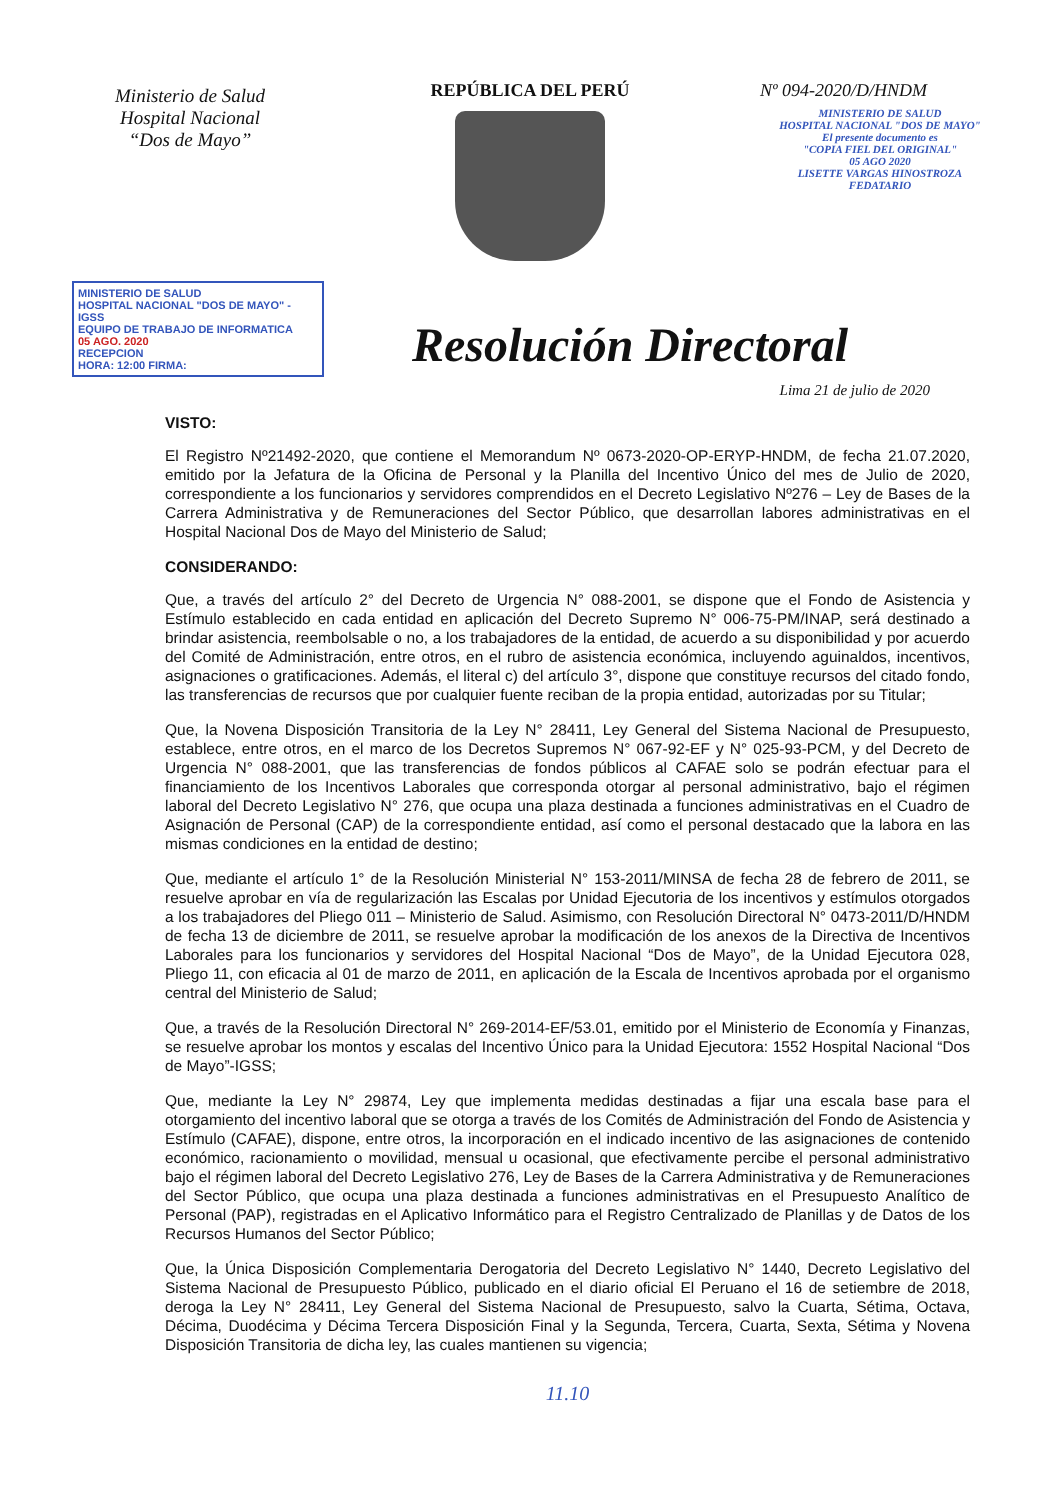Ministerio de Salud
Hospital Nacional
“Dos de Mayo”
REPÚBLICA DEL PERÚ Nº 094-2020/D/HNDM
MINISTERIO DE SALUD
HOSPITAL NACIONAL "DOS DE MAYO"
El presente documento es
"COPIA FIEL DEL ORIGINAL"
05 AGO 2020
LISETTE VARGAS HINOSTROZA
FEDATARIO
MINISTERIO DE SALUD
HOSPITAL NACIONAL "DOS DE MAYO" - IGSS
EQUIPO DE TRABAJO DE INFORMATICA
05 AGO. 2020
RECEPCION
HORA: 12:00 FIRMA:
Resolución Directoral
Lima 21 de julio de 2020
VISTO:
El Registro Nº21492-2020, que contiene el Memorandum Nº 0673-2020-OP-ERYP-HNDM, de fecha 21.07.2020, emitido por la Jefatura de la Oficina de Personal y la Planilla del Incentivo Único del mes de Julio de 2020, correspondiente a los funcionarios y servidores comprendidos en el Decreto Legislativo Nº276 – Ley de Bases de la Carrera Administrativa y de Remuneraciones del Sector Público, que desarrollan labores administrativas en el Hospital Nacional Dos de Mayo del Ministerio de Salud;
CONSIDERANDO:
Que, a través del artículo 2° del Decreto de Urgencia N° 088-2001, se dispone que el Fondo de Asistencia y Estímulo establecido en cada entidad en aplicación del Decreto Supremo N° 006-75-PM/INAP, será destinado a brindar asistencia, reembolsable o no, a los trabajadores de la entidad, de acuerdo a su disponibilidad y por acuerdo del Comité de Administración, entre otros, en el rubro de asistencia económica, incluyendo aguinaldos, incentivos, asignaciones o gratificaciones. Además, el literal c) del artículo 3°, dispone que constituye recursos del citado fondo, las transferencias de recursos que por cualquier fuente reciban de la propia entidad, autorizadas por su Titular;
Que, la Novena Disposición Transitoria de la Ley N° 28411, Ley General del Sistema Nacional de Presupuesto, establece, entre otros, en el marco de los Decretos Supremos N° 067-92-EF y N° 025-93-PCM, y del Decreto de Urgencia N° 088-2001, que las transferencias de fondos públicos al CAFAE solo se podrán efectuar para el financiamiento de los Incentivos Laborales que corresponda otorgar al personal administrativo, bajo el régimen laboral del Decreto Legislativo N° 276, que ocupa una plaza destinada a funciones administrativas en el Cuadro de Asignación de Personal (CAP) de la correspondiente entidad, así como el personal destacado que la labora en las mismas condiciones en la entidad de destino;
Que, mediante el artículo 1° de la Resolución Ministerial N° 153-2011/MINSA de fecha 28 de febrero de 2011, se resuelve aprobar en vía de regularización las Escalas por Unidad Ejecutoria de los incentivos y estímulos otorgados a los trabajadores del Pliego 011 – Ministerio de Salud. Asimismo, con Resolución Directoral N° 0473-2011/D/HNDM de fecha 13 de diciembre de 2011, se resuelve aprobar la modificación de los anexos de la Directiva de Incentivos Laborales para los funcionarios y servidores del Hospital Nacional “Dos de Mayo”, de la Unidad Ejecutora 028, Pliego 11, con eficacia al 01 de marzo de 2011, en aplicación de la Escala de Incentivos aprobada por el organismo central del Ministerio de Salud;
Que, a través de la Resolución Directoral N° 269-2014-EF/53.01, emitido por el Ministerio de Economía y Finanzas, se resuelve aprobar los montos y escalas del Incentivo Único para la Unidad Ejecutora: 1552 Hospital Nacional “Dos de Mayo”-IGSS;
Que, mediante la Ley N° 29874, Ley que implementa medidas destinadas a fijar una escala base para el otorgamiento del incentivo laboral que se otorga a través de los Comités de Administración del Fondo de Asistencia y Estímulo (CAFAE), dispone, entre otros, la incorporación en el indicado incentivo de las asignaciones de contenido económico, racionamiento o movilidad, mensual u ocasional, que efectivamente percibe el personal administrativo bajo el régimen laboral del Decreto Legislativo 276, Ley de Bases de la Carrera Administrativa y de Remuneraciones del Sector Público, que ocupa una plaza destinada a funciones administrativas en el Presupuesto Analítico de Personal (PAP), registradas en el Aplicativo Informático para el Registro Centralizado de Planillas y de Datos de los Recursos Humanos del Sector Público;
Que, la Única Disposición Complementaria Derogatoria del Decreto Legislativo N° 1440, Decreto Legislativo del Sistema Nacional de Presupuesto Público, publicado en el diario oficial El Peruano el 16 de setiembre de 2018, deroga la Ley N° 28411, Ley General del Sistema Nacional de Presupuesto, salvo la Cuarta, Sétima, Octava, Décima, Duodécima y Décima Tercera Disposición Final y la Segunda, Tercera, Cuarta, Sexta, Sétima y Novena Disposición Transitoria de dicha ley, las cuales mantienen su vigencia;
11.10